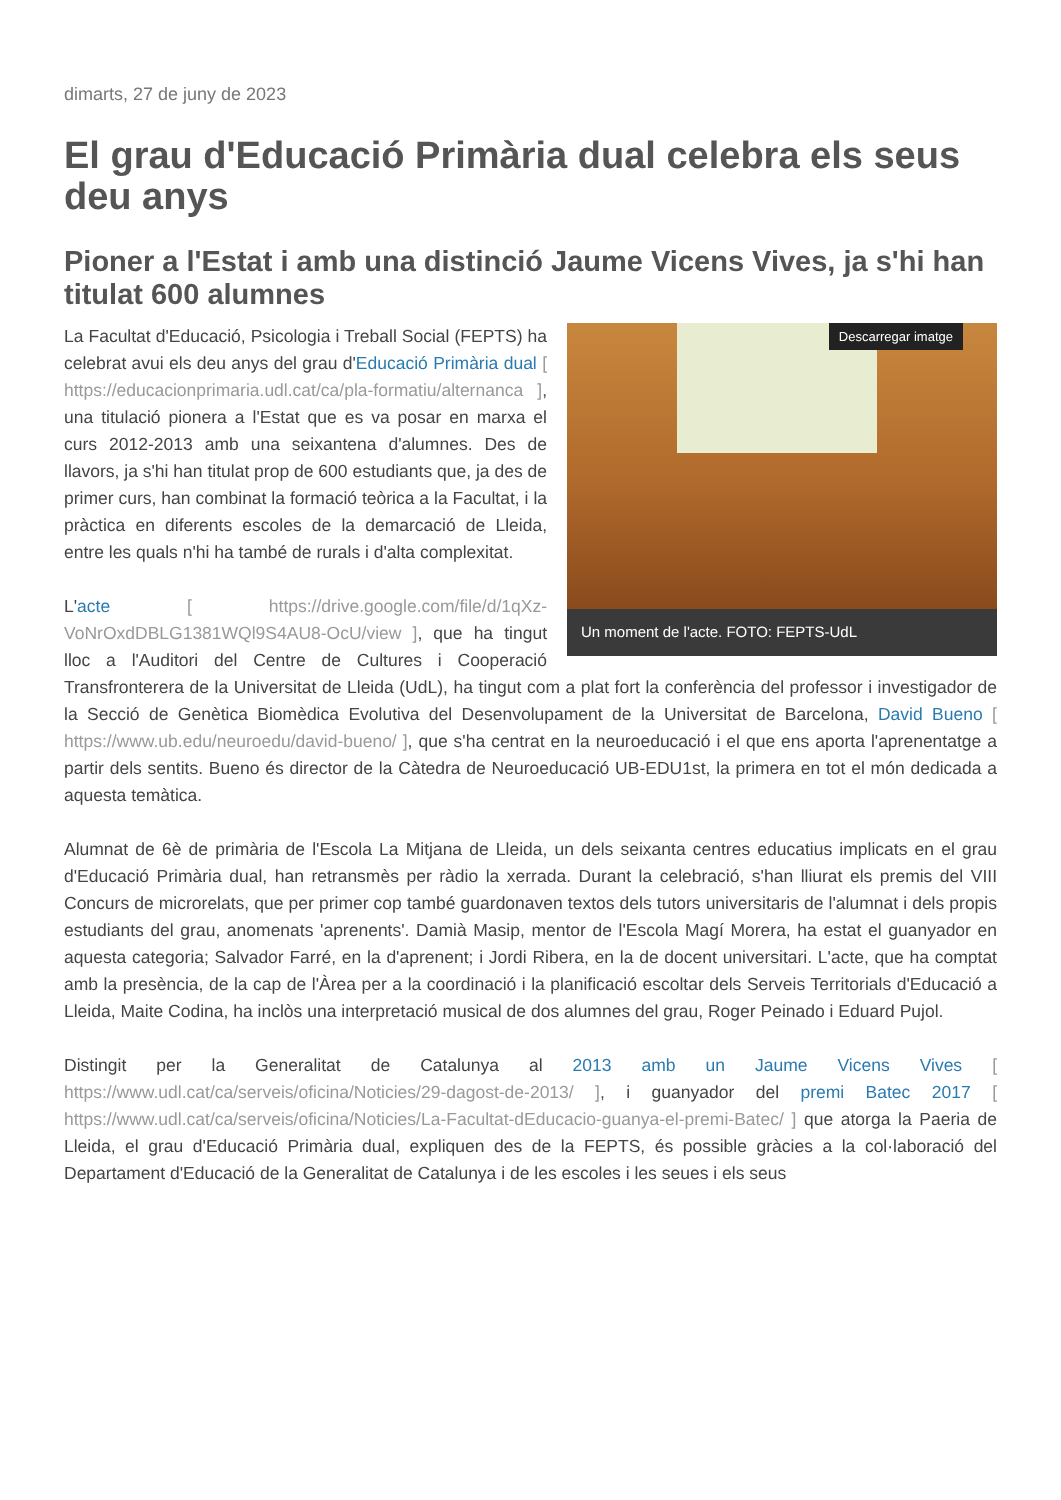dimarts, 27 de juny de 2023
El grau d'Educació Primària dual celebra els seus deu anys
Pioner a l'Estat i amb una distinció Jaume Vicens Vives, ja s'hi han titulat 600 alumnes
Descarregar imatge
Un moment de l'acte. FOTO: FEPTS-UdL
La Facultat d'Educació, Psicologia i Treball Social (FEPTS) ha celebrat avui els deu anys del grau d'Educació Primària dual [ https://educacionprimaria.udl.cat/ca/pla-formatiu/alternanca ], una titulació pionera a l'Estat que es va posar en marxa el curs 2012-2013 amb una seixantena d'alumnes. Des de llavors, ja s'hi han titulat prop de 600 estudiants que, ja des de primer curs, han combinat la formació teòrica a la Facultat, i la pràctica en diferents escoles de la demarcació de Lleida, entre les quals n'hi ha també de rurals i d'alta complexitat.
L'acte [ https://drive.google.com/file/d/1qXz-VoNrOxdDBLG1381WQl9S4AU8-OcU/view ], que ha tingut lloc a l'Auditori del Centre de Cultures i Cooperació Transfronterera de la Universitat de Lleida (UdL), ha tingut com a plat fort la conferència del professor i investigador de la Secció de Genètica Biomèdica Evolutiva del Desenvolupament de la Universitat de Barcelona, David Bueno [ https://www.ub.edu/neuroedu/david-bueno/ ], que s'ha centrat en la neuroeducació i el que ens aporta l'aprenentatge a partir dels sentits. Bueno és director de la Càtedra de Neuroeducació UB-EDU1st, la primera en tot el món dedicada a aquesta temàtica.
Alumnat de 6è de primària de l'Escola La Mitjana de Lleida, un dels seixanta centres educatius implicats en el grau d'Educació Primària dual, han retransmès per ràdio la xerrada. Durant la celebració, s'han lliurat els premis del VIII Concurs de microrelats, que per primer cop també guardonaven textos dels tutors universitaris de l'alumnat i dels propis estudiants del grau, anomenats 'aprenents'. Damià Masip, mentor de l'Escola Magí Morera, ha estat el guanyador en aquesta categoria; Salvador Farré, en la d'aprenent; i Jordi Ribera, en la de docent universitari. L'acte, que ha comptat amb la presència, de la cap de l'Àrea per a la coordinació i la planificació escoltar dels Serveis Territorials d'Educació a Lleida, Maite Codina, ha inclòs una interpretació musical de dos alumnes del grau, Roger Peinado i Eduard Pujol.
Distingit per la Generalitat de Catalunya al 2013 amb un Jaume Vicens Vives [ https://www.udl.cat/ca/serveis/oficina/Noticies/29-dagost-de-2013/ ], i guanyador del premi Batec 2017 [ https://www.udl.cat/ca/serveis/oficina/Noticies/La-Facultat-dEducacio-guanya-el-premi-Batec/ ] que atorga la Paeria de Lleida, el grau d'Educació Primària dual, expliquen des de la FEPTS, és possible gràcies a la col·laboració del Departament d'Educació de la Generalitat de Catalunya i de les escoles i les seues i els seus